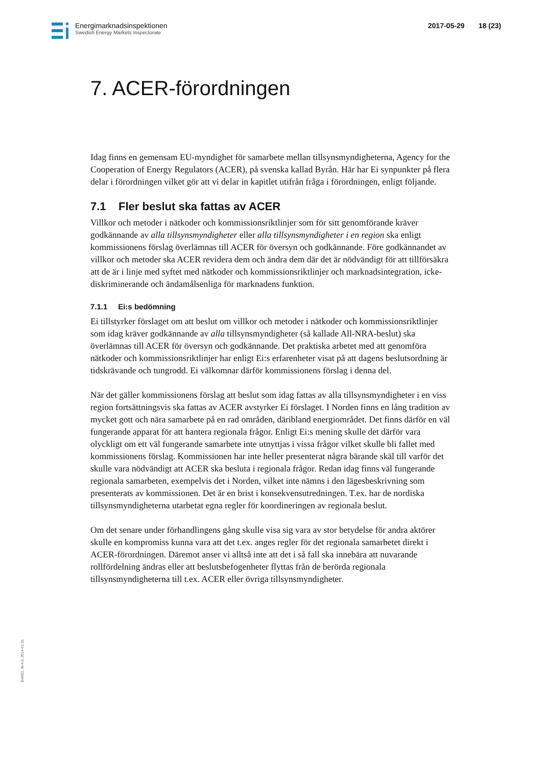Energimarknadsinspektionen
Swedish Energy Markets Inspectorate
2017-05-29 18 (23)
7. ACER-förordningen
Idag finns en gemensam EU-myndighet för samarbete mellan tillsynsmyndigheterna, Agency for the Cooperation of Energy Regulators (ACER), på svenska kallad Byrån. Här har Ei synpunkter på flera delar i förordningen vilket gör att vi delar in kapitlet utifrån fråga i förordningen, enligt följande.
7.1 Fler beslut ska fattas av ACER
Villkor och metoder i nätkoder och kommissionsriktlinjer som för sitt genomförande kräver godkännande av alla tillsynsmyndigheter eller alla tillsynsmyndigheter i en region ska enligt kommissionens förslag överlämnas till ACER för översyn och godkännande. Före godkännandet av villkor och metoder ska ACER revidera dem och ändra dem där det är nödvändigt för att tillförsäkra att de är i linje med syftet med nätkoder och kommissionsriktlinjer och marknadsintegration, icke-diskriminerande och ändamålsenliga för marknadens funktion.
7.1.1 Ei:s bedömning
Ei tillstyrker förslaget om att beslut om villkor och metoder i nätkoder och kommissionsriktlinjer som idag kräver godkännande av alla tillsynsmyndigheter (så kallade All-NRA-beslut) ska överlämnas till ACER för översyn och godkännande. Det praktiska arbetet med att genomföra nätkoder och kommissionsriktlinjer har enligt Ei:s erfarenheter visat på att dagens beslutsordning är tidskrävande och tungrodd. Ei välkomnar därför kommissionens förslag i denna del.
När det gäller kommissionens förslag att beslut som idag fattas av alla tillsynsmyndigheter i en viss region fortsättningsvis ska fattas av ACER avstyrker Ei förslaget. I Norden finns en lång tradition av mycket gott och nära samarbete på en rad områden, däribland energiområdet. Det finns därför en väl fungerande apparat för att hantera regionala frågor. Enligt Ei:s mening skulle det därför vara olyckligt om ett väl fungerande samarbete inte utnyttjas i vissa frågor vilket skulle bli fallet med kommissionens förslag. Kommissionen har inte heller presenterat några bärande skäl till varför det skulle vara nödvändigt att ACER ska besluta i regionala frågor. Redan idag finns väl fungerande regionala samarbeten, exempelvis det i Norden, vilket inte nämns i den lägesbeskrivning som presenterats av kommissionen. Det är en brist i konsekvensutredningen. T.ex. har de nordiska tillsynsmyndigheterna utarbetat egna regler för koordineringen av regionala beslut.
Om det senare under förhandlingens gång skulle visa sig vara av stor betydelse för andra aktörer skulle en kompromiss kunna vara att det t.ex. anges regler för det regionala samarbetet direkt i ACER-förordningen. Däremot anser vi alltså inte att det i så fall ska innebära att nuvarande rollfördelning ändras eller att beslutsbefogenheter flyttas från de berörda regionala tillsynsmyndigheterna till t.ex. ACER eller övriga tillsynsmyndigheter.
Ei4001, W-4.0, 2014-01-31